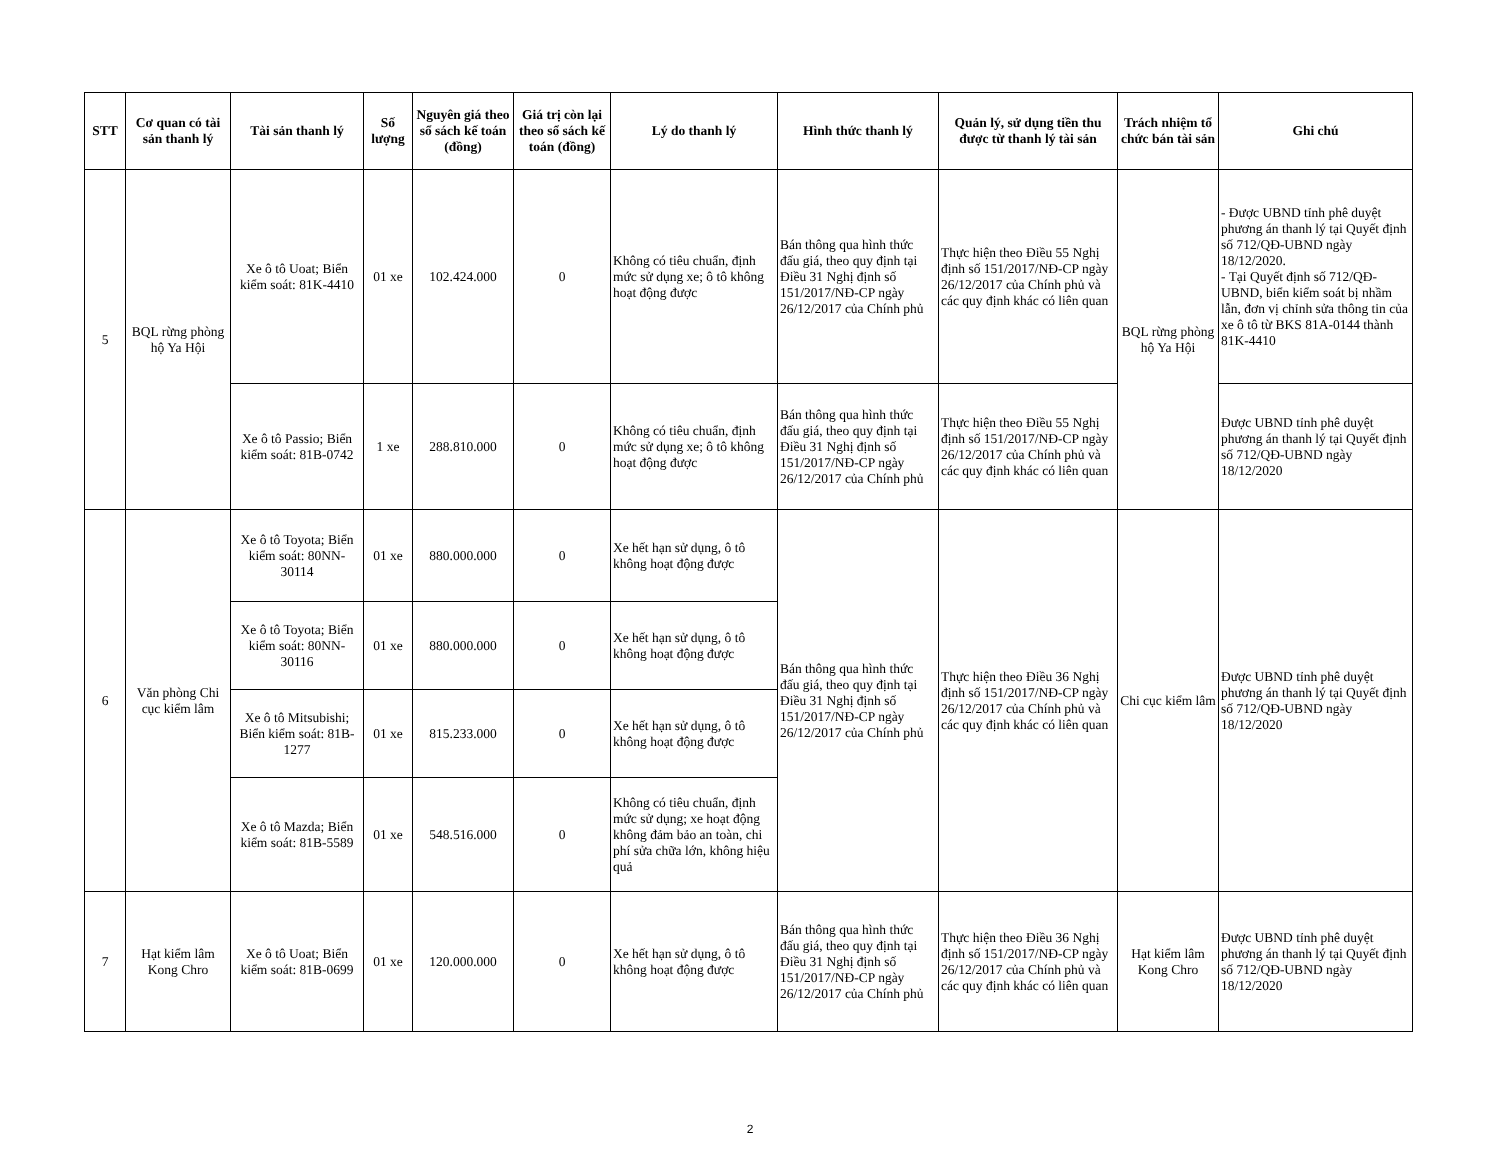| STT | Cơ quan có tài sản thanh lý | Tài sản thanh lý | Số lượng | Nguyên giá theo sổ sách kế toán (đồng) | Giá trị còn lại theo sổ sách kế toán (đồng) | Lý do thanh lý | Hình thức thanh lý | Quản lý, sử dụng tiền thu được từ thanh lý tài sản | Trách nhiệm tổ chức bán tài sản | Ghi chú |
| --- | --- | --- | --- | --- | --- | --- | --- | --- | --- | --- |
| 5 | BQL rừng phòng hộ Ya Hội | Xe ô tô Uoat; Biển kiểm soát: 81K-4410 | 01 xe | 102.424.000 | 0 | Không có tiêu chuẩn, định mức sử dụng xe; ô tô không hoạt động được | Bán thông qua hình thức đấu giá, theo quy định tại Điều 31 Nghị định số 151/2017/NĐ-CP ngày 26/12/2017 của Chính phủ | Thực hiện theo Điều 55 Nghị định số 151/2017/NĐ-CP ngày 26/12/2017 của Chính phủ và các quy định khác có liên quan | BQL rừng phòng hộ Ya Hội | - Được UBND tỉnh phê duyệt phương án thanh lý tại Quyết định số 712/QĐ-UBND ngày 18/12/2020. - Tại Quyết định số 712/QĐ-UBND, biển kiểm soát bị nhầm lẫn, đơn vị chỉnh sửa thông tin của xe ô tô từ BKS 81A-0144 thành 81K-4410 |
| | | Xe ô tô Passio; Biển kiểm soát: 81B-0742 | 1 xe | 288.810.000 | 0 | Không có tiêu chuẩn, định mức sử dụng xe; ô tô không hoạt động được | Bán thông qua hình thức đấu giá, theo quy định tại Điều 31 Nghị định số 151/2017/NĐ-CP ngày 26/12/2017 của Chính phủ | Thực hiện theo Điều 55 Nghị định số 151/2017/NĐ-CP ngày 26/12/2017 của Chính phủ và các quy định khác có liên quan | | Được UBND tỉnh phê duyệt phương án thanh lý tại Quyết định số 712/QĐ-UBND ngày 18/12/2020 |
| 6 | Văn phòng Chi cục kiểm lâm | Xe ô tô Toyota; Biển kiểm soát: 80NN-30114 | 01 xe | 880.000.000 | 0 | Xe hết hạn sử dụng, ô tô không hoạt động được | Bán thông qua hình thức đấu giá, theo quy định tại Điều 31 Nghị định số 151/2017/NĐ-CP ngày 26/12/2017 của Chính phủ | Thực hiện theo Điều 36 Nghị định số 151/2017/NĐ-CP ngày 26/12/2017 của Chính phủ và các quy định khác có liên quan | Chi cục kiểm lâm | Được UBND tỉnh phê duyệt phương án thanh lý tại Quyết định số 712/QĐ-UBND ngày 18/12/2020 |
| | | Xe ô tô Toyota; Biển kiểm soát: 80NN-30116 | 01 xe | 880.000.000 | 0 | Xe hết hạn sử dụng, ô tô không hoạt động được | | | | |
| | | Xe ô tô Mitsubishi; Biển kiểm soát: 81B-1277 | 01 xe | 815.233.000 | 0 | Xe hết hạn sử dụng, ô tô không hoạt động được | | | | |
| | | Xe ô tô Mazda; Biển kiểm soát: 81B-5589 | 01 xe | 548.516.000 | 0 | Không có tiêu chuẩn, định mức sử dụng; xe hoạt động không đảm bảo an toàn, chi phí sửa chữa lớn, không hiệu quả | | | | |
| 7 | Hạt kiểm lâm Kong Chro | Xe ô tô Uoat; Biển kiểm soát: 81B-0699 | 01 xe | 120.000.000 | 0 | Xe hết hạn sử dụng, ô tô không hoạt động được | Bán thông qua hình thức đấu giá, theo quy định tại Điều 31 Nghị định số 151/2017/NĐ-CP ngày 26/12/2017 của Chính phủ | Thực hiện theo Điều 36 Nghị định số 151/2017/NĐ-CP ngày 26/12/2017 của Chính phủ và các quy định khác có liên quan | Hạt kiểm lâm Kong Chro | Được UBND tỉnh phê duyệt phương án thanh lý tại Quyết định số 712/QĐ-UBND ngày 18/12/2020 |
2